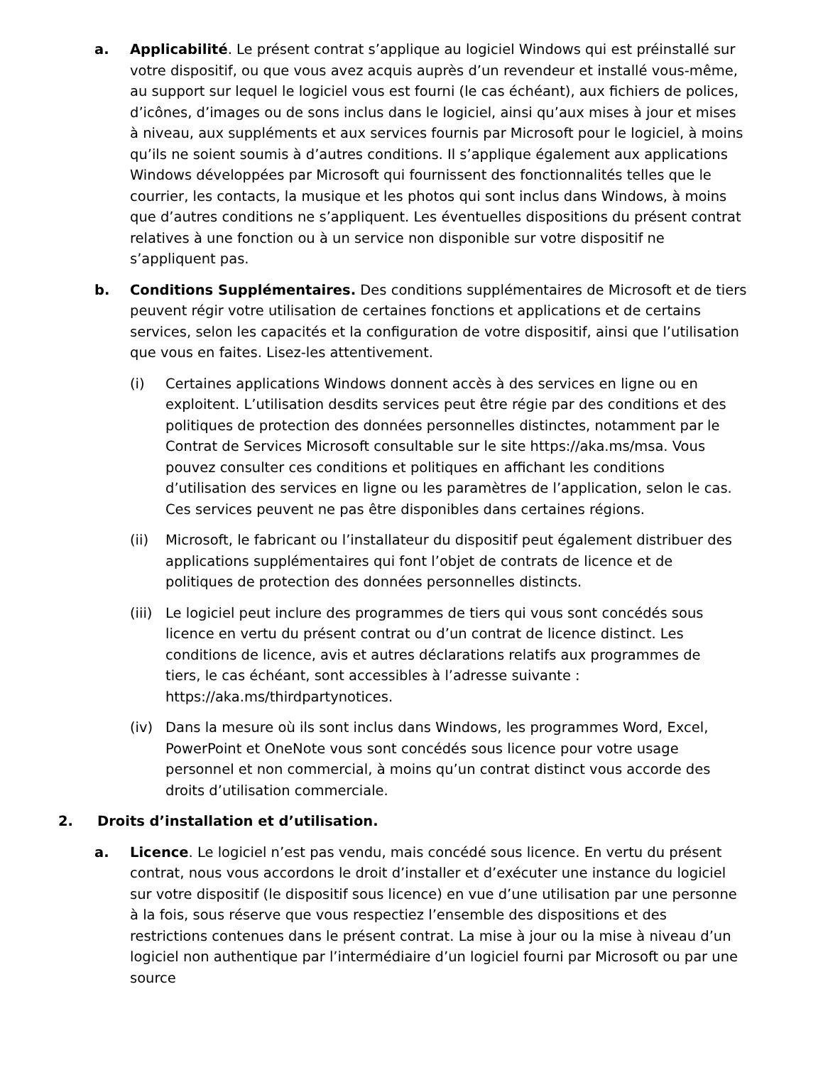a. Applicabilité. Le présent contrat s’applique au logiciel Windows qui est préinstallé sur votre dispositif, ou que vous avez acquis auprès d’un revendeur et installé vous-même, au support sur lequel le logiciel vous est fourni (le cas échéant), aux fichiers de polices, d’icônes, d’images ou de sons inclus dans le logiciel, ainsi qu’aux mises à jour et mises à niveau, aux suppléments et aux services fournis par Microsoft pour le logiciel, à moins qu’ils ne soient soumis à d’autres conditions. Il s’applique également aux applications Windows développées par Microsoft qui fournissent des fonctionnalités telles que le courrier, les contacts, la musique et les photos qui sont inclus dans Windows, à moins que d’autres conditions ne s’appliquent. Les éventuelles dispositions du présent contrat relatives à une fonction ou à un service non disponible sur votre dispositif ne s’appliquent pas.
b. Conditions Supplémentaires. Des conditions supplémentaires de Microsoft et de tiers peuvent régir votre utilisation de certaines fonctions et applications et de certains services, selon les capacités et la configuration de votre dispositif, ainsi que l’utilisation que vous en faites. Lisez-les attentivement.
(i) Certaines applications Windows donnent accès à des services en ligne ou en exploitent. L’utilisation desdits services peut être régie par des conditions et des politiques de protection des données personnelles distinctes, notamment par le Contrat de Services Microsoft consultable sur le site https://aka.ms/msa. Vous pouvez consulter ces conditions et politiques en affichant les conditions d’utilisation des services en ligne ou les paramètres de l’application, selon le cas. Ces services peuvent ne pas être disponibles dans certaines régions.
(ii) Microsoft, le fabricant ou l’installateur du dispositif peut également distribuer des applications supplémentaires qui font l’objet de contrats de licence et de politiques de protection des données personnelles distincts.
(iii)
Le logiciel peut inclure des programmes de tiers qui vous sont concédés sous licence en vertu du présent contrat ou d’un contrat de licence distinct. Les conditions de licence, avis et autres déclarations relatifs aux programmes de tiers, le cas échéant, sont accessibles à l’adresse suivante : https://aka.ms/thirdpartynotices.
(iv) Dans la mesure où ils sont inclus dans Windows, les programmes Word, Excel, PowerPoint et OneNote vous sont concédés sous licence pour votre usage personnel et non commercial, à moins qu’un contrat distinct vous accorde des droits d’utilisation commerciale.
2. Droits d’installation et d’utilisation.
a. Licence. Le logiciel n’est pas vendu, mais concédé sous licence. En vertu du présent contrat, nous vous accordons le droit d’installer et d’exécuter une instance du logiciel sur votre dispositif (le dispositif sous licence) en vue d’une utilisation par une personne à la fois, sous réserve que vous respectiez l’ensemble des dispositions et des restrictions contenues dans le présent contrat. La mise à jour ou la mise à niveau d’un logiciel non authentique par l’intermédiaire d’un logiciel fourni par Microsoft ou par une source